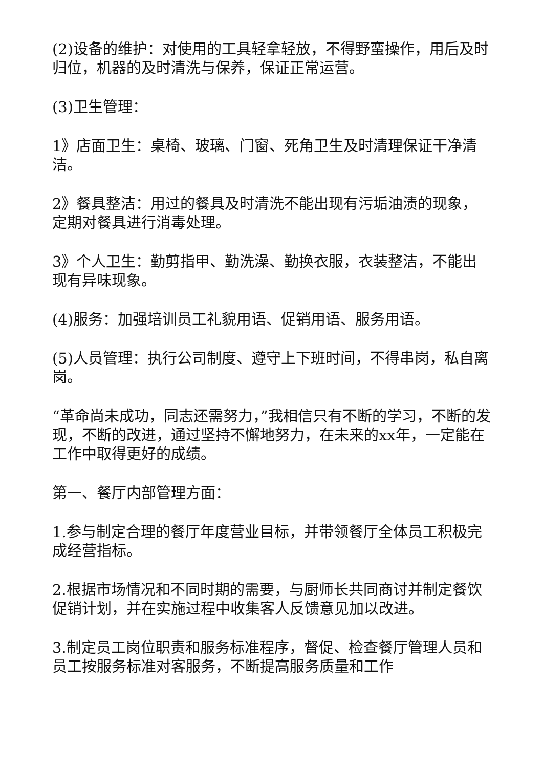(2)设备的维护：对使用的工具轻拿轻放，不得野蛮操作，用后及时归位，机器的及时清洗与保养，保证正常运营。
(3)卫生管理：
1》店面卫生：桌椅、玻璃、门窗、死角卫生及时清理保证干净清洁。
2》餐具整洁：用过的餐具及时清洗不能出现有污垢油渍的现象，定期对餐具进行消毒处理。
3》个人卫生：勤剪指甲、勤洗澡、勤换衣服，衣装整洁，不能出现有异味现象。
(4)服务：加强培训员工礼貌用语、促销用语、服务用语。
(5)人员管理：执行公司制度、遵守上下班时间，不得串岗，私自离岗。
“革命尚未成功，同志还需努力，”我相信只有不断的学习，不断的发现，不断的改进，通过坚持不懈地努力，在未来的xx年，一定能在工作中取得更好的成绩。
第一、餐厅内部管理方面：
1.参与制定合理的餐厅年度营业目标，并带领餐厅全体员工积极完成经营指标。
2.根据市场情况和不同时期的需要，与厨师长共同商讨并制定餐饮促销计划，并在实施过程中收集客人反馈意见加以改进。
3.制定员工岗位职责和服务标准程序，督促、检查餐厅管理人员和员工按服务标准对客服务，不断提高服务质量和工作